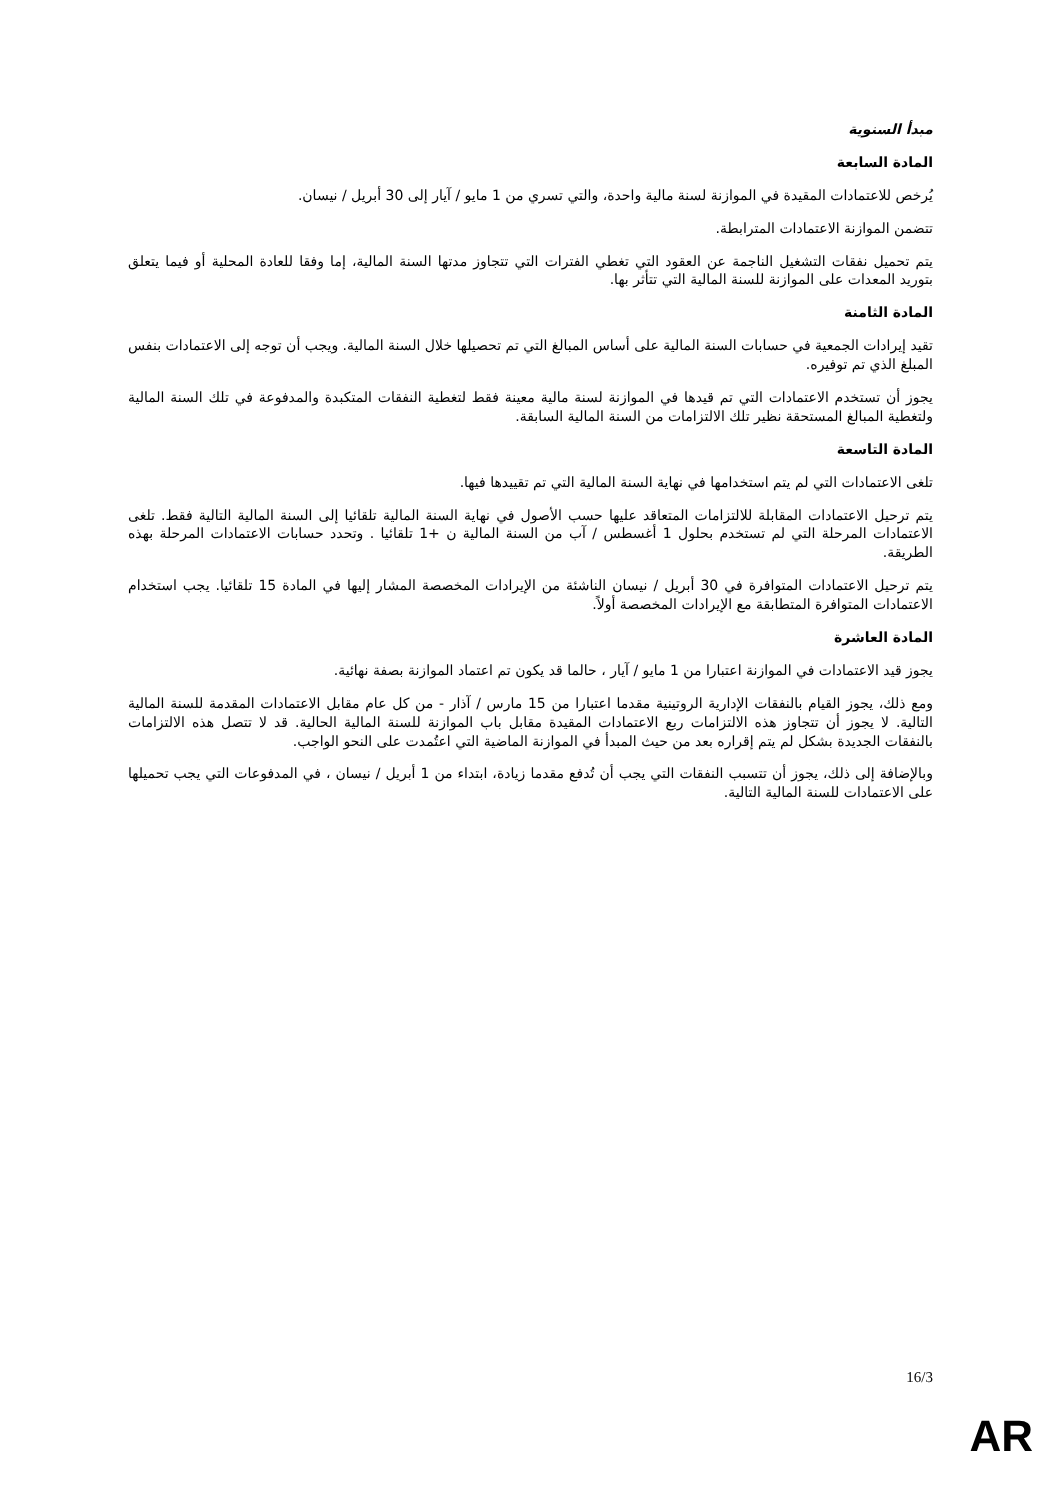مبدأ السنوية
المادة السابعة
يُرخص للاعتمادات المقيدة في الموازنة لسنة مالية واحدة، والتي تسري من 1 مايو / آيار إلى 30 أبريل / نيسان.
تتضمن الموازنة الاعتمادات المترابطة.
يتم تحميل نفقات التشغيل الناجمة عن العقود التي تغطي الفترات التي تتجاوز مدتها السنة المالية، إما وفقا للعادة المحلية أو فيما يتعلق بتوريد المعدات على الموازنة للسنة المالية التي تتأثر بها.
المادة الثامنة
تقيد إيرادات الجمعية في حسابات السنة المالية على أساس المبالغ التي تم تحصيلها خلال السنة المالية. ويجب أن توجه إلى الاعتمادات بنفس المبلغ الذي تم توفيره.
يجوز أن تستخدم الاعتمادات التي تم قيدها في الموازنة لسنة مالية معينة فقط لتغطية النفقات المتكبدة والمدفوعة في تلك السنة المالية ولتغطية المبالغ المستحقة نظير تلك الالتزامات من السنة المالية السابقة.
المادة التاسعة
تلغى الاعتمادات التي لم يتم استخدامها في نهاية السنة المالية التي تم تقييدها فيها.
يتم ترحيل الاعتمادات المقابلة للالتزامات المتعاقد عليها حسب الأصول في نهاية السنة المالية تلقائيا إلى السنة المالية التالية فقط. تلغى الاعتمادات المرحلة التي لم تستخدم بحلول 1 أغسطس / آب من السنة المالية ن +1 تلقائيا . وتحدد حسابات الاعتمادات المرحلة بهذه الطريقة.
يتم ترحيل الاعتمادات المتوافرة في 30 أبريل / نيسان الناشئة من الإيرادات المخصصة المشار إليها في المادة 15 تلقائيا. يجب استخدام الاعتمادات المتوافرة المتطابقة مع الإيرادات المخصصة أولاً.
المادة العاشرة
يجوز قيد الاعتمادات في الموازنة اعتبارا من 1 مايو / آيار ، حالما قد يكون تم اعتماد الموازنة بصفة نهائية.
ومع ذلك، يجوز القيام بالنفقات الإدارية الروتينية مقدما اعتبارا من 15 مارس / آذار - من كل عام مقابل الاعتمادات المقدمة للسنة المالية التالية. لا يجوز أن تتجاوز هذه الالتزامات ربع الاعتمادات المقيدة مقابل باب الموازنة للسنة المالية الحالية. قد لا تتصل هذه الالتزامات بالنفقات الجديدة بشكل لم يتم إقراره بعد من حيث المبدأ في الموازنة الماضية التي اعتُمدت على النحو الواجب.
وبالإضافة إلى ذلك، يجوز أن تتسبب النفقات التي يجب أن تُدفع مقدما زيادة، ابتداء من 1 أبريل / نيسان ، في المدفوعات التي يجب تحميلها على الاعتمادات للسنة المالية التالية.
16/3
AR